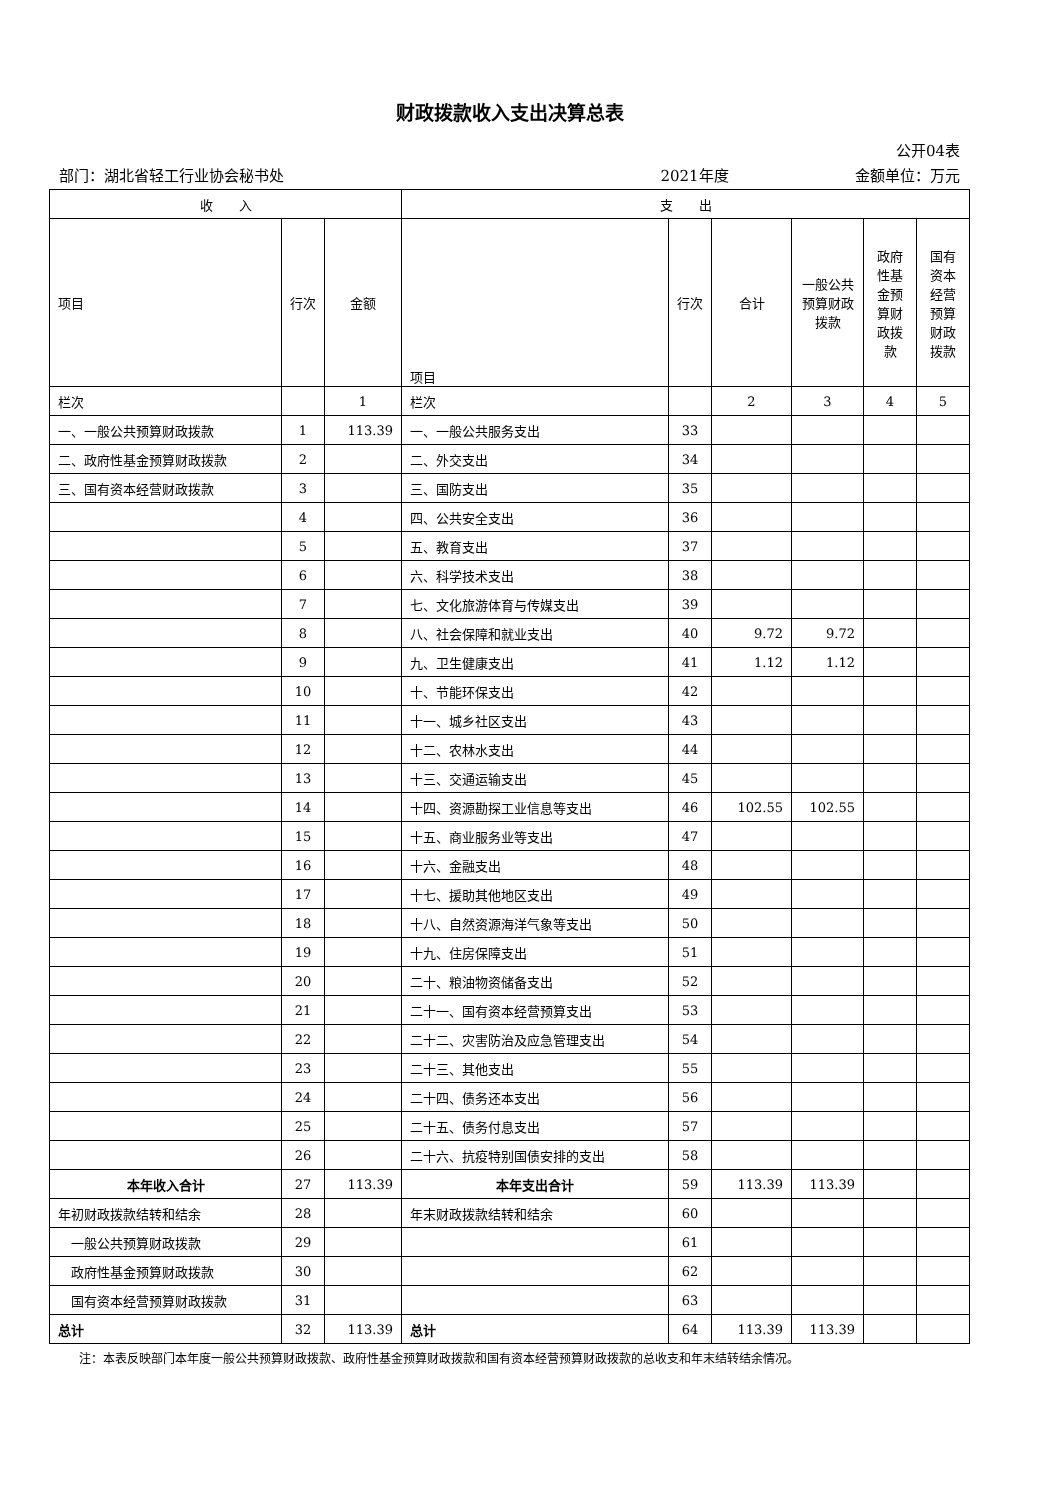财政拨款收入支出决算总表
公开04表
部门：湖北省轻工行业协会秘书处 2021年度 金额单位：万元
| 收 入 | | | 支 出 | | | | | |
| --- | --- | --- | --- | --- | --- | --- | --- | --- |
| 项目 | 行次 | 金额 | 项目 | 行次 | 合计 | 一般公共预算财政拨款 | 政府性基金预算财政拨款 | 国有资本经营预算财政拨款 |
| 栏次 | | 1 | 栏次 | | 2 | 3 | 4 | 5 |
| 一、一般公共预算财政拨款 | 1 | 113.39 | 一、一般公共服务支出 | 33 | | | | |
| 二、政府性基金预算财政拨款 | 2 | | 二、外交支出 | 34 | | | | |
| 三、国有资本经营财政拨款 | 3 | | 三、国防支出 | 35 | | | | |
| | 4 | | 四、公共安全支出 | 36 | | | | |
| | 5 | | 五、教育支出 | 37 | | | | |
| | 6 | | 六、科学技术支出 | 38 | | | | |
| | 7 | | 七、文化旅游体育与传媒支出 | 39 | | | | |
| | 8 | | 八、社会保障和就业支出 | 40 | 9.72 | 9.72 | | |
| | 9 | | 九、卫生健康支出 | 41 | 1.12 | 1.12 | | |
| | 10 | | 十、节能环保支出 | 42 | | | | |
| | 11 | | 十一、城乡社区支出 | 43 | | | | |
| | 12 | | 十二、农林水支出 | 44 | | | | |
| | 13 | | 十三、交通运输支出 | 45 | | | | |
| | 14 | | 十四、资源勘探工业信息等支出 | 46 | 102.55 | 102.55 | | |
| | 15 | | 十五、商业服务业等支出 | 47 | | | | |
| | 16 | | 十六、金融支出 | 48 | | | | |
| | 17 | | 十七、援助其他地区支出 | 49 | | | | |
| | 18 | | 十八、自然资源海洋气象等支出 | 50 | | | | |
| | 19 | | 十九、住房保障支出 | 51 | | | | |
| | 20 | | 二十、粮油物资储备支出 | 52 | | | | |
| | 21 | | 二十一、国有资本经营预算支出 | 53 | | | | |
| | 22 | | 二十二、灾害防治及应急管理支出 | 54 | | | | |
| | 23 | | 二十三、其他支出 | 55 | | | | |
| | 24 | | 二十四、债务还本支出 | 56 | | | | |
| | 25 | | 二十五、债务付息支出 | 57 | | | | |
| | 26 | | 二十六、抗疫特别国债安排的支出 | 58 | | | | |
| 本年收入合计 | 27 | 113.39 | 本年支出合计 | 59 | 113.39 | 113.39 | | |
| 年初财政拨款结转和结余 | 28 | | 年末财政拨款结转和结余 | 60 | | | | |
| 一般公共预算财政拨款 | 29 | | | 61 | | | | |
| 政府性基金预算财政拨款 | 30 | | | 62 | | | | |
| 国有资本经营预算财政拨款 | 31 | | | 63 | | | | |
| 总计 | 32 | 113.39 | 总计 | 64 | 113.39 | 113.39 | | |
注：本表反映部门本年度一般公共预算财政拨款、政府性基金预算财政拨款和国有资本经营预算财政拨款的总收支和年末结转结余情况。